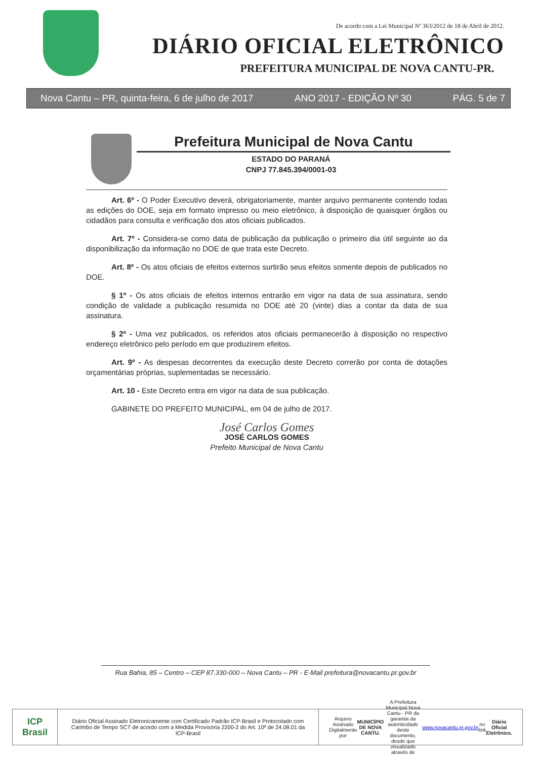De acordo com a Lei Municipal Nº 363/2012 de 18 de Abril de 2012.
DIÁRIO OFICIAL ELETRÔNICO
PREFEITURA MUNICIPAL DE NOVA CANTU-PR.
Nova Cantu – PR, quinta-feira, 6 de julho de 2017 ANO 2017 - EDIÇÃO Nº 30 PÁG. 5 de 7
Prefeitura Municipal de Nova Cantu
ESTADO DO PARANÁ
CNPJ 77.845.394/0001-03
Art. 6º - O Poder Executivo deverá, obrigatoriamente, manter arquivo permanente contendo todas as edições do DOE, seja em formato impresso ou meio eletrônico, à disposição de quaisquer órgãos ou cidadãos para consulta e verificação dos atos oficiais publicados.
Art. 7º - Considera-se como data de publicação da publicação o primeiro dia útil seguinte ao da disponibilização da informação no DOE de que trata este Decreto.
Art. 8º - Os atos oficiais de efeitos externos surtirão seus efeitos somente depois de publicados no DOE.
§ 1º - Os atos oficiais de efeitos internos entrarão em vigor na data de sua assinatura, sendo condição de validade a publicação resumida no DOE até 20 (vinte) dias a contar da data de sua assinatura.
§ 2º - Uma vez publicados, os referidos atos oficiais permanecerão à disposição no respectivo endereço eletrônico pelo período em que produzirem efeitos.
Art. 9º - As despesas decorrentes da execução deste Decreto correrão por conta de dotações orçamentárias próprias, suplementadas se necessário.
Art. 10 - Este Decreto entra em vigor na data de sua publicação.
GABINETE DO PREFEITO MUNICIPAL, em 04 de julho de 2017.
José Carlos Gomes
JOSÉ CARLOS GOMES
Prefeito Municipal de Nova Cantu
Rua Bahia, 85 – Centro – CEP 87.330-000 – Nova Cantu – PR - E-Mail prefeitura@novacantu.pr.gov.br
ICP
Brasil
Diário Oficial Assinado Eletronicamente com Certificado Padrão ICP-Brasil e Protocolado com Carimbo de Tempo SCT de acordo com a Medida Provisória 2200-2 do Art. 10º de 24.08.01 da ICP-Brasil
Arquivo Assinado Digitalmente por MUNICÍPIO DE NOVA CANTU. A Prefeitura Municipal Nova Cantu - PR da garantia da autenticidade deste documento, desde que visualizado através de www.novacantu.pr.gov.br no link Diário Oficial Eletrônico.